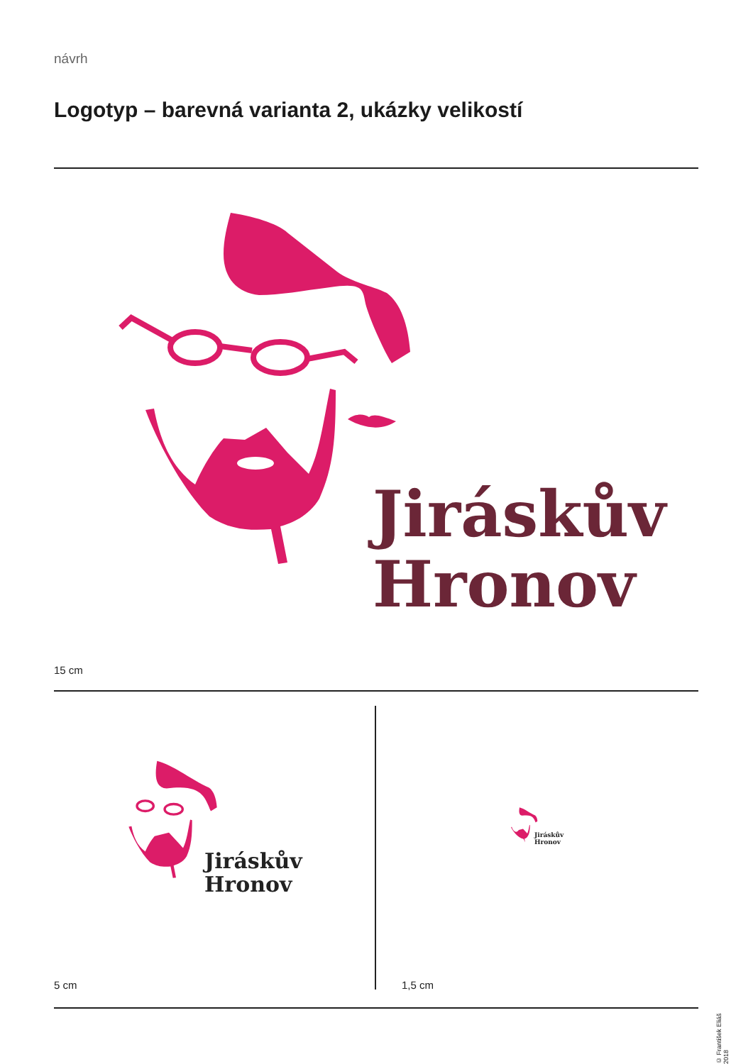návrh
Logotyp – barevná varianta 2, ukázky velikostí
Jiráskův
Hronov
15 cm
Jiráskův
Hronov
Jiráskův
Hronov
5 cm 1,5 cm
© František Eliáš 2018